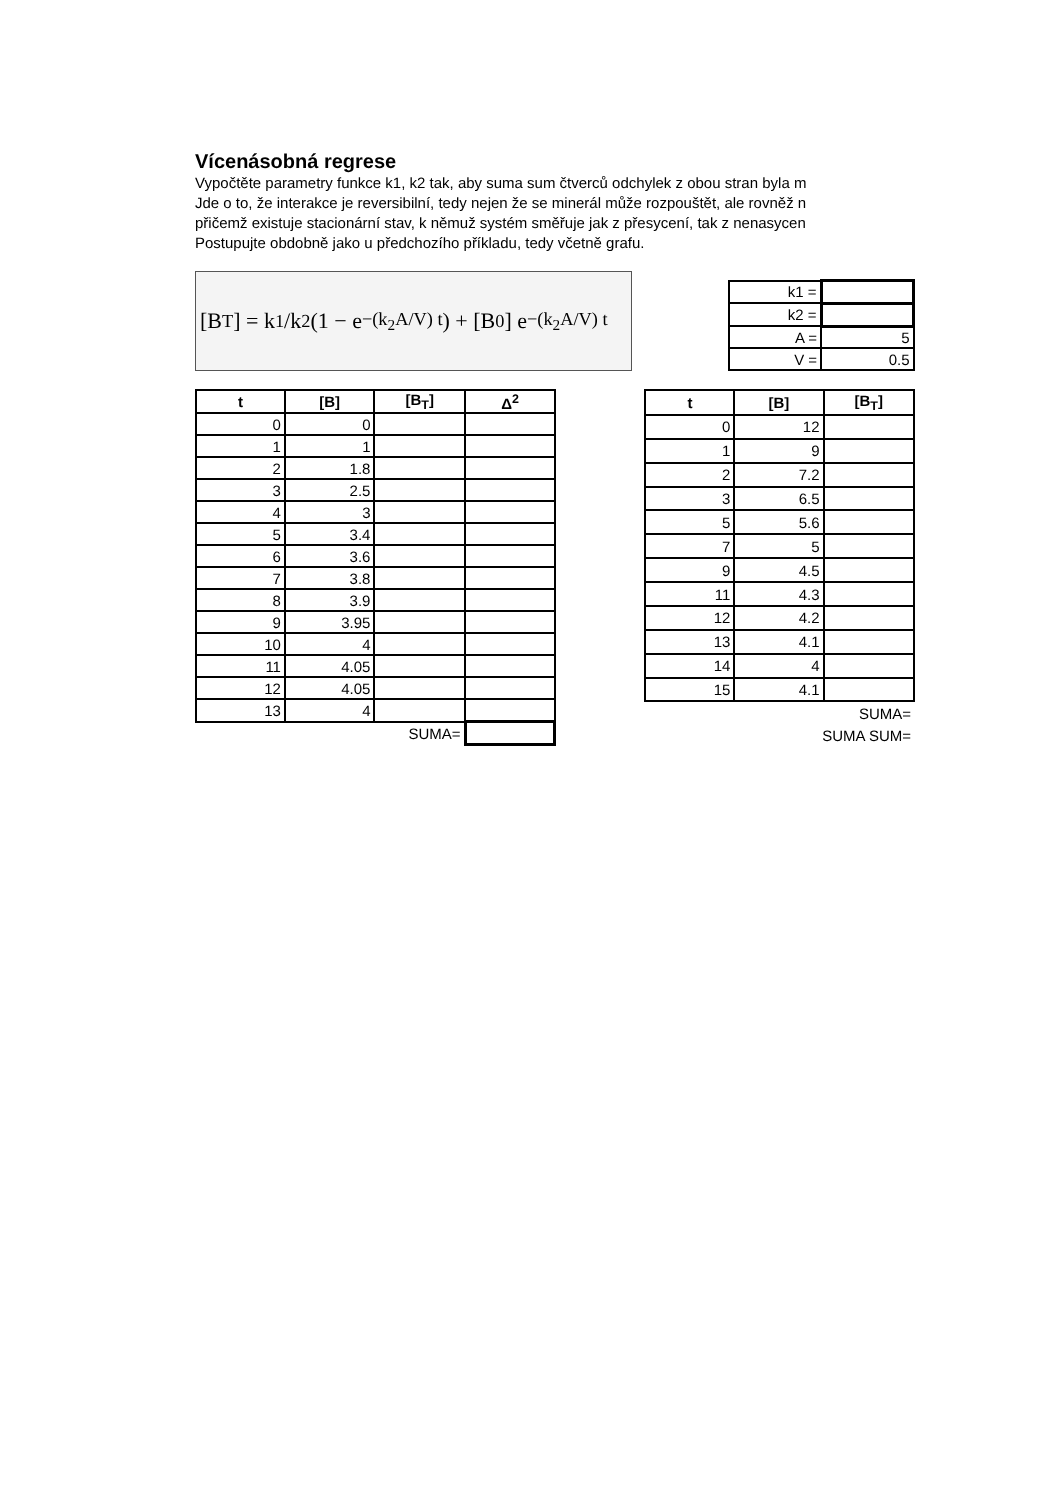Vícenásobná regrese
Vypočtěte parametry funkce k1, k2 tak, aby suma sum čtverců odchylek z obou stran byla m
Jde o to, že interakce je reversibilní, tedy nejen že se minerál může rozpouštět, ale rovněž n
přičemž existuje stacionární stav, k němuž systém směřuje jak z přesycení, tak z nenasycen
Postupujte obdobně jako u předchozího příkladu, tedy včetně grafu.
[B<sub>T</sub>] = k<sub>1</sub>/k<sub>2</sub> (1 − e<sup>−(k<sub>2</sub>A/V) t</sup>) + [B<sub>0</sub>] e<sup>−(k<sub>2</sub>A/V) t</sup>
| k1 = | |
| k2 = | |
| A = | 5 |
| V = | 0.5 |
| t | [B] | [B<sub>T</sub>] | Δ<sup>2</sup> |
| --- | --- | --- | --- |
| 0 | 0 | | |
| 1 | 1 | | |
| 2 | 1.8 | | |
| 3 | 2.5 | | |
| 4 | 3 | | |
| 5 | 3.4 | | |
| 6 | 3.6 | | |
| 7 | 3.8 | | |
| 8 | 3.9 | | |
| 9 | 3.95 | | |
| 10 | 4 | | |
| 11 | 4.05 | | |
| 12 | 4.05 | | |
| 13 | 4 | | |
| | | SUMA= | |
| t | [B] | [B<sub>T</sub>] |
| --- | --- | --- |
| 0 | 12 | |
| 1 | 9 | |
| 2 | 7.2 | |
| 3 | 6.5 | |
| 5 | 5.6 | |
| 7 | 5 | |
| 9 | 4.5 | |
| 11 | 4.3 | |
| 12 | 4.2 | |
| 13 | 4.1 | |
| 14 | 4 | |
| 15 | 4.1 | |
| | | SUMA= |
| | SUMA SUM= | |